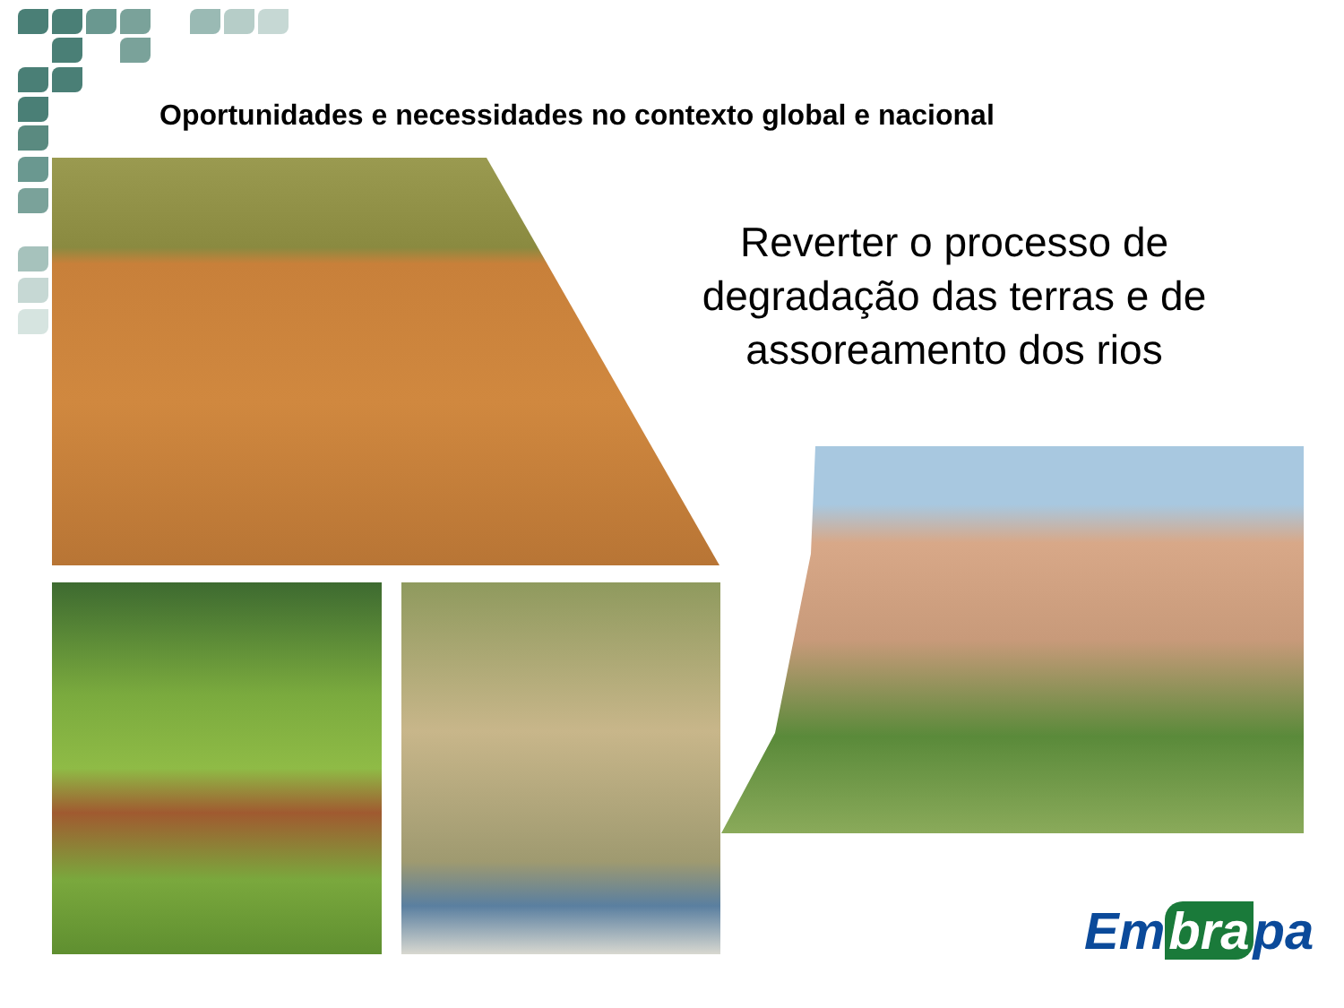Oportunidades e necessidades no contexto global e nacional
Reverter o processo de degradação das terras e de assoreamento dos rios
Em bra pa